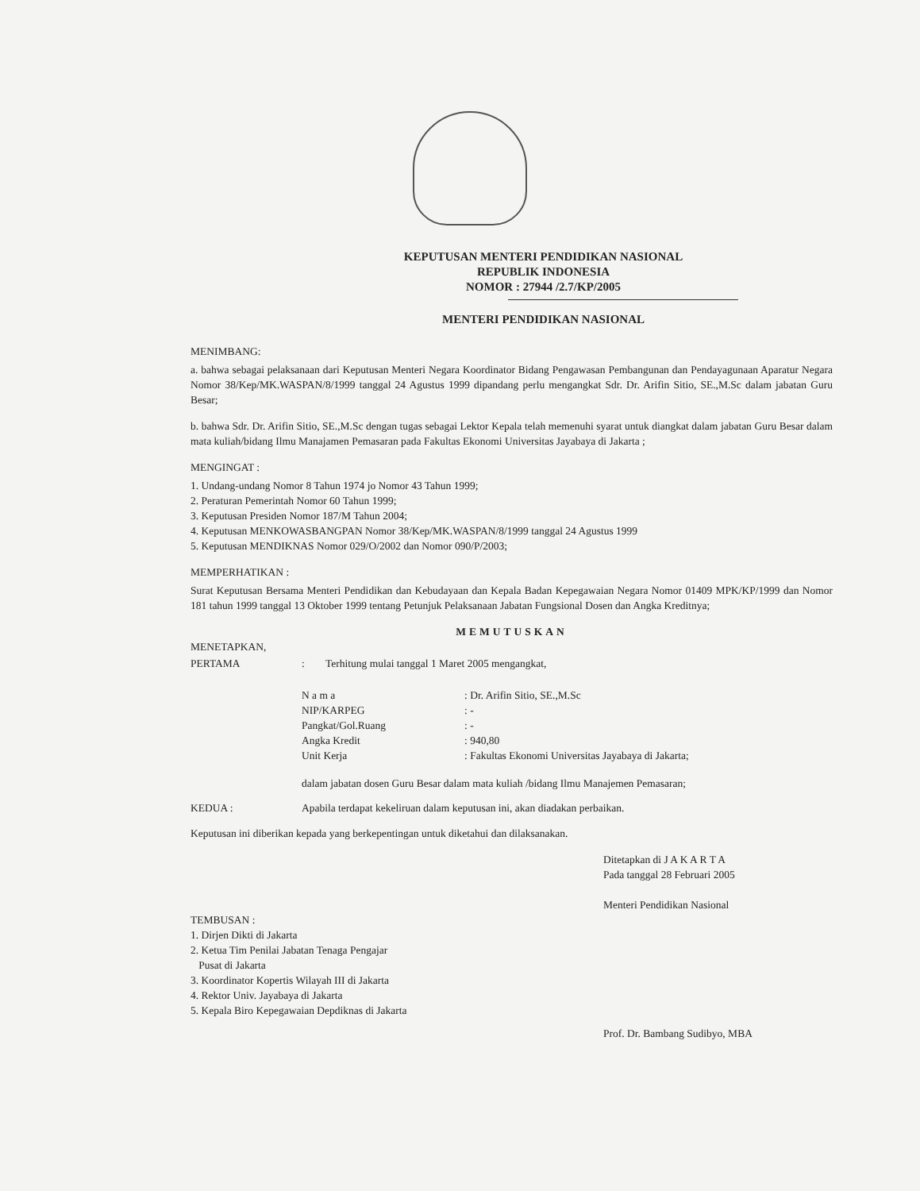KEPUTUSAN MENTERI PENDIDIKAN NASIONAL
REPUBLIK INDONESIA
NOMOR : 27944 /2.7/KP/2005
MENTERI PENDIDIKAN NASIONAL
MENIMBANG:
a. bahwa sebagai pelaksanaan dari Keputusan Menteri Negara Koordinator Bidang Pengawasan Pembangunan dan Pendayagunaan Aparatur Negara Nomor 38/Kep/MK.WASPAN/8/1999 tanggal 24 Agustus 1999 dipandang perlu mengangkat Sdr. Dr. Arifin Sitio, SE.,M.Sc dalam jabatan Guru Besar;
b. bahwa Sdr. Dr. Arifin Sitio, SE.,M.Sc dengan tugas sebagai Lektor Kepala telah memenuhi syarat untuk diangkat dalam jabatan Guru Besar dalam mata kuliah/bidang Ilmu Manajamen Pemasaran pada Fakultas Ekonomi Universitas Jayabaya di Jakarta ;
MENGINGAT :
1. Undang-undang Nomor 8 Tahun 1974 jo Nomor 43 Tahun 1999;
2. Peraturan Pemerintah Nomor 60 Tahun 1999;
3. Keputusan Presiden Nomor 187/M Tahun 2004;
4. Keputusan MENKOWASBANGPAN Nomor 38/Kep/MK.WASPAN/8/1999 tanggal 24 Agustus 1999
5. Keputusan MENDIKNAS Nomor 029/O/2002 dan Nomor 090/P/2003;
MEMPERHATIKAN :
Surat Keputusan Bersama Menteri Pendidikan dan Kebudayaan dan Kepala Badan Kepegawaian Negara Nomor 01409 MPK/KP/1999 dan Nomor 181 tahun 1999 tanggal 13 Oktober 1999 tentang Petunjuk Pelaksanaan Jabatan Fungsional Dosen dan Angka Kreditnya;
MEMUTUSKAN
MENETAPKAN,
PERTAMA : Terhitung mulai tanggal 1 Maret 2005 mengangkat,
| N a m a | : Dr. Arifin Sitio, SE.,M.Sc |
| NIP/KARPEG | : - |
| Pangkat/Gol.Ruang | : - |
| Angka Kredit | : 940,80 |
| Unit Kerja | : Fakultas Ekonomi Universitas Jayabaya di Jakarta; |
dalam jabatan dosen Guru Besar dalam mata kuliah /bidang Ilmu Manajemen Pemasaran;
KEDUA : Apabila terdapat kekeliruan dalam keputusan ini, akan diadakan perbaikan.
Keputusan ini diberikan kepada yang berkepentingan untuk diketahui dan dilaksanakan.
Ditetapkan di J A K A R T A
Pada tanggal 28 Februari 2005
Menteri Pendidikan Nasional
TEMBUSAN :
1. Dirjen Dikti di Jakarta
2. Ketua Tim Penilai Jabatan Tenaga Pengajar
Pusat di Jakarta
3. Koordinator Kopertis Wilayah III di Jakarta
4. Rektor Univ. Jayabaya di Jakarta
5. Kepala Biro Kepegawaian Depdiknas di Jakarta
Prof. Dr. Bambang Sudibyo, MBA